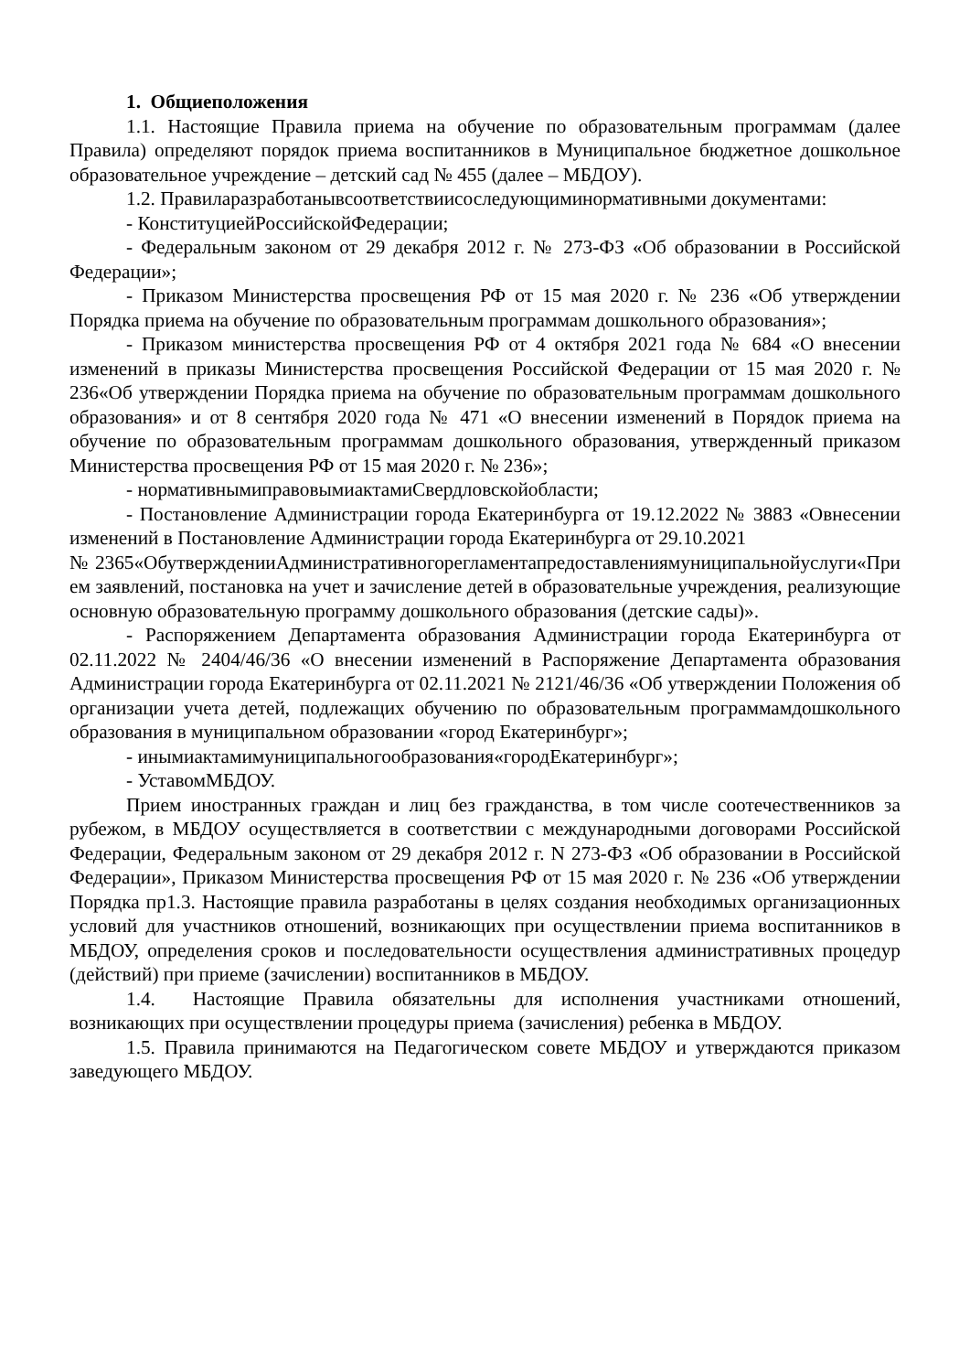1. Общиеположения
1.1. Настоящие Правила приема на обучение по образовательным программам (далее Правила) определяют порядок приема воспитанников в Муниципальное бюджетное дошкольное образовательное учреждение – детский сад № 455 (далее – МБДОУ).
1.2. Правиларазработанывсоответствиисоследующиминормативными документами:
- КонституциейРоссийскойФедерации;
- Федеральным законом от 29 декабря 2012 г. № 273-ФЗ «Об образовании в Российской Федерации»;
- Приказом Министерства просвещения РФ от 15 мая 2020 г. № 236 «Об утверждении Порядка приема на обучение по образовательным программам дошкольного образования»;
- Приказом министерства просвещения РФ от 4 октября 2021 года № 684 «О внесении изменений в приказы Министерства просвещения Российской Федерации от 15 мая 2020 г. № 236«Об утверждении Порядка приема на обучение по образовательным программам дошкольного образования» и от 8 сентября 2020 года № 471 «О внесении изменений в Порядок приема на обучение по образовательным программам дошкольного образования, утвержденный приказом Министерства просвещения РФ от 15 мая 2020 г. № 236»;
- нормативнымиправовымиактамиСвердловскойобласти;
- Постановление Администрации города Екатеринбурга от 19.12.2022 № 3883 «Овнесении изменений в Постановление Администрации города Екатеринбурга от 29.10.2021
№2365«ОбутвержденииАдминистративногорегламентапредоставлениямуниципальнойуслуги«Прием заявлений, постановка на учет и зачисление детей в образовательные учреждения, реализующие основную образовательную программу дошкольного образования (детские сады)».
- Распоряжением Департамента образования Администрации города Екатеринбурга от 02.11.2022 № 2404/46/36 «О внесении изменений в Распоряжение Департамента образования Администрации города Екатеринбурга от 02.11.2021 № 2121/46/36 «Об утверждении Положения об организации учета детей, подлежащих обучению по образовательным программамдошкольного образования в муниципальном образовании «город Екатеринбург»;
- инымиактамимуниципальногообразования«городЕкатеринбург»;
- УставомМБДОУ.
Прием иностранных граждан и лиц без гражданства, в том числе соотечественников за рубежом, в МБДОУ осуществляется в соответствии с международными договорами Российской Федерации, Федеральным законом от 29 декабря 2012 г. N 273-ФЗ «Об образовании в Российской Федерации», Приказом Министерства просвещения РФ от 15 мая 2020 г. № 236 «Об утверждении Порядка пр1.3. Настоящие правила разработаны в целях создания необходимых организационных условий для участников отношений, возникающих при осуществлении приема воспитанников в МБДОУ, определения сроков и последовательности осуществления административных процедур (действий) при приеме (зачислении) воспитанников в МБДОУ.
1.4. Настоящие Правила обязательны для исполнения участниками отношений, возникающих при осуществлении процедуры приема (зачисления) ребенка в МБДОУ.
1.5. Правила принимаются на Педагогическом совете МБДОУ и утверждаются приказом заведующего МБДОУ.